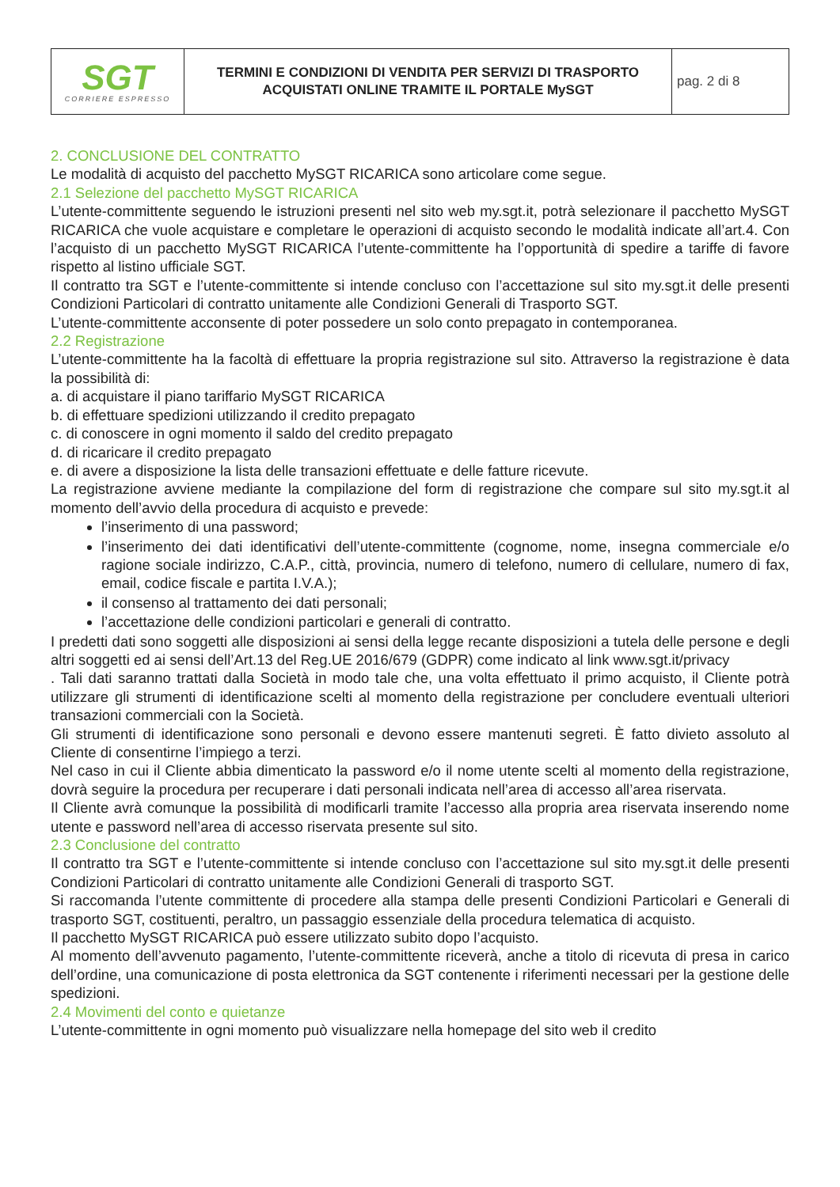| SGT CORRIERE ESPRESSO | TERMINI E CONDIZIONI DI VENDITA PER SERVIZI DI TRASPORTO ACQUISTATI ONLINE TRAMITE IL PORTALE MySGT | pag. 2 di 8 |
2. CONCLUSIONE DEL CONTRATTO
Le modalità di acquisto del pacchetto MySGT RICARICA sono articolare come segue.
2.1 Selezione del pacchetto MySGT RICARICA
L’utente-committente seguendo le istruzioni presenti nel sito web my.sgt.it, potrà selezionare il pacchetto MySGT RICARICA che vuole acquistare e completare le operazioni di acquisto secondo le modalità indicate all’art.4. Con l’acquisto di un pacchetto MySGT RICARICA l’utente-committente ha l’opportunità di spedire a tariffe di favore rispetto al listino ufficiale SGT.
Il contratto tra SGT e l’utente-committente si intende concluso con l’accettazione sul sito my.sgt.it delle presenti Condizioni Particolari di contratto unitamente alle Condizioni Generali di Trasporto SGT.
L’utente-committente acconsente di poter possedere un solo conto prepagato in contemporanea.
2.2 Registrazione
L’utente-committente ha la facoltà di effettuare la propria registrazione sul sito. Attraverso la registrazione è data la possibilità di:
a. di acquistare il piano tariffario MySGT RICARICA
b. di effettuare spedizioni utilizzando il credito prepagato
c. di conoscere in ogni momento il saldo del credito prepagato
d. di ricaricare il credito prepagato
e. di avere a disposizione la lista delle transazioni effettuate e delle fatture ricevute.
La registrazione avviene mediante la compilazione del form di registrazione che compare sul sito my.sgt.it al momento dell’avvio della procedura di acquisto e prevede:
l’inserimento di una password;
l’inserimento dei dati identificativi dell’utente-committente (cognome, nome, insegna commerciale e/o ragione sociale indirizzo, C.A.P., città, provincia, numero di telefono, numero di cellulare, numero di fax, email, codice fiscale e partita I.V.A.);
il consenso al trattamento dei dati personali;
l’accettazione delle condizioni particolari e generali di contratto.
I predetti dati sono soggetti alle disposizioni ai sensi della legge recante disposizioni a tutela delle persone e degli altri soggetti ed ai sensi dell’Art.13 del Reg.UE 2016/679 (GDPR) come indicato al link www.sgt.it/privacy
. Tali dati saranno trattati dalla Società in modo tale che, una volta effettuato il primo acquisto, il Cliente potrà utilizzare gli strumenti di identificazione scelti al momento della registrazione per concludere eventuali ulteriori transazioni commerciali con la Società.
Gli strumenti di identificazione sono personali e devono essere mantenuti segreti. È fatto divieto assoluto al Cliente di consentirne l’impiego a terzi.
Nel caso in cui il Cliente abbia dimenticato la password e/o il nome utente scelti al momento della registrazione, dovrà seguire la procedura per recuperare i dati personali indicata nell’area di accesso all’area riservata.
Il Cliente avrà comunque la possibilità di modificarli tramite l’accesso alla propria area riservata inserendo nome utente e password nell’area di accesso riservata presente sul sito.
2.3 Conclusione del contratto
Il contratto tra SGT e l’utente-committente si intende concluso con l’accettazione sul sito my.sgt.it delle presenti Condizioni Particolari di contratto unitamente alle Condizioni Generali di trasporto SGT.
Si raccomanda l’utente committente di procedere alla stampa delle presenti Condizioni Particolari e Generali di trasporto SGT, costituenti, peraltro, un passaggio essenziale della procedura telematica di acquisto.
Il pacchetto MySGT RICARICA può essere utilizzato subito dopo l’acquisto.
Al momento dell’avvenuto pagamento, l’utente-committente riceverà, anche a titolo di ricevuta di presa in carico dell’ordine, una comunicazione di posta elettronica da SGT contenente i riferimenti necessari per la gestione delle spedizioni.
2.4 Movimenti del conto e quietanze
L’utente-committente in ogni momento può visualizzare nella homepage del sito web il credito